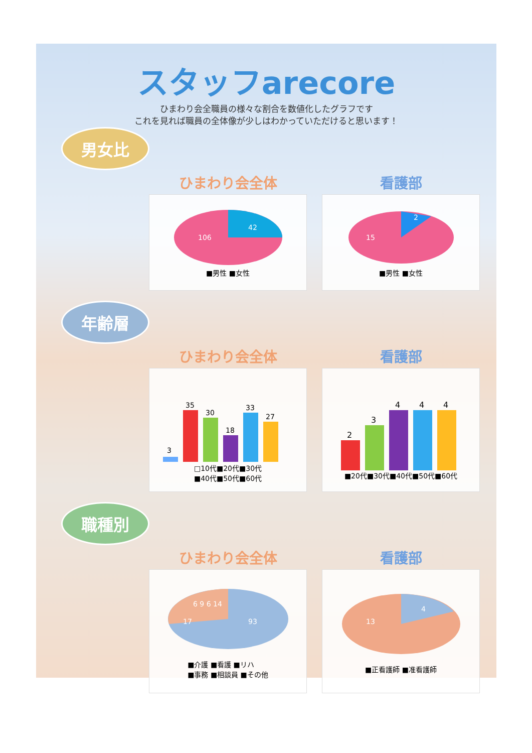スタッフarecore
ひまわり会全職員の様々な割合を数値化したグラフです
これを見れば職員の全体像が少しはわかっていただけると思います！
男女比
ひまわり会全体
42
106
■男性 ■女性
看護部
2
15
■男性 ■女性
年齢層
ひまわり会全体
3
35
30
18
33
27
□10代■20代■30代
■40代■50代■60代
看護部
2
3
4
4
4
■20代■30代■40代■50代■60代
職種別
ひまわり会全体
93
17
6 9 6 14
■介護 ■看護 ■リハ
■事務 ■相談員 ■その他
看護部
4
13
■正看護師 ■准看護師